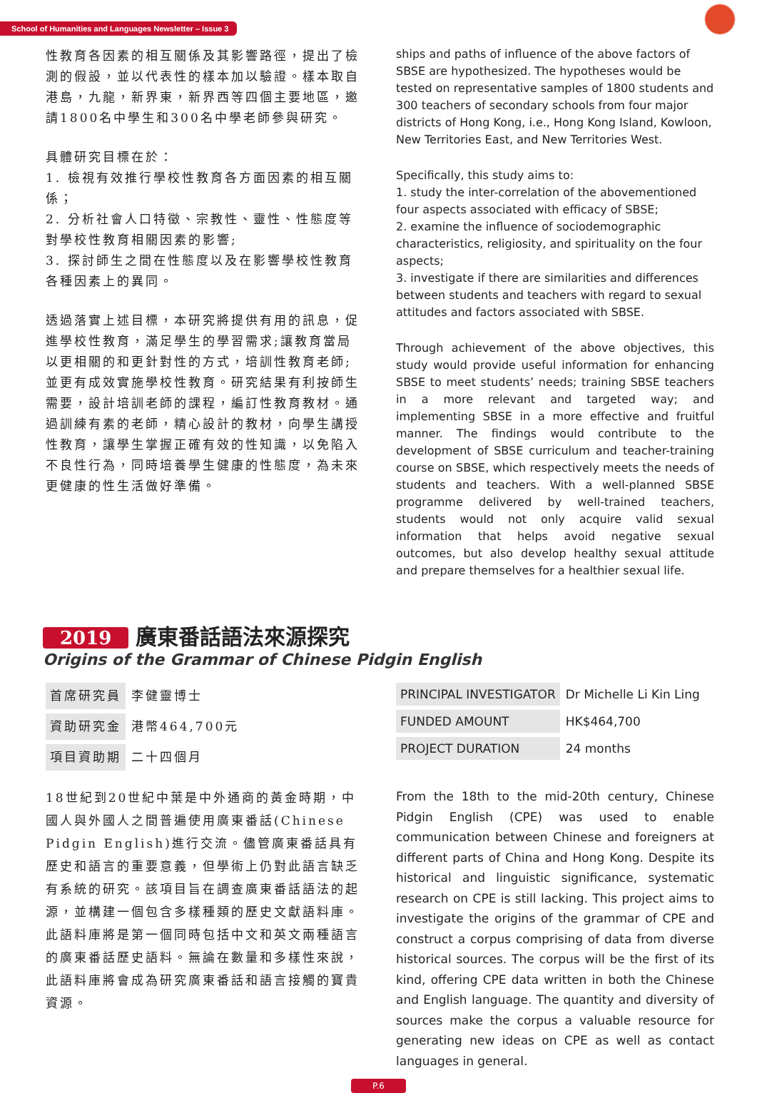School of Humanities and Languages Newsletter – Issue 3
性教育各因素的相互關係及其影響路徑，提出了檢測的假設，並以代表性的樣本加以驗證。樣本取自港島，九龍，新界東，新界西等四個主要地區，邀請1800名中學生和300名中學老師參與研究。
具體研究目標在於：
1. 檢視有效推行學校性教育各方面因素的相互關係；
2. 分析社會人口特徵、宗教性、靈性、性態度等對學校性教育相關因素的影響;
3. 探討師生之間在性態度以及在影響學校性教育各種因素上的異同。
透過落實上述目標，本研究將提供有用的訊息，促進學校性教育，滿足學生的學習需求;讓教育當局以更相關的和更針對性的方式，培訓性教育老師;並更有成效實施學校性教育。研究結果有利按師生需要，設計培訓老師的課程，編訂性教育教材。通過訓練有素的老師，精心設計的教材，向學生講授性教育，讓學生掌握正確有效的性知識，以免陷入不良性行為，同時培養學生健康的性態度，為未來更健康的性生活做好準備。
ships and paths of influence of the above factors of SBSE are hypothesized. The hypotheses would be tested on representative samples of 1800 students and 300 teachers of secondary schools from four major districts of Hong Kong, i.e., Hong Kong Island, Kowloon, New Territories East, and New Territories West.
Specifically, this study aims to:
1. study the inter-correlation of the abovementioned four aspects associated with efficacy of SBSE;
2. examine the influence of sociodemographic characteristics, religiosity, and spirituality on the four aspects;
3. investigate if there are similarities and differences between students and teachers with regard to sexual attitudes and factors associated with SBSE.
Through achievement of the above objectives, this study would provide useful information for enhancing SBSE to meet students’ needs; training SBSE teachers in a more relevant and targeted way; and implementing SBSE in a more effective and fruitful manner. The findings would contribute to the development of SBSE curriculum and teacher-training course on SBSE, which respectively meets the needs of students and teachers. With a well-planned SBSE programme delivered by well-trained teachers, students would not only acquire valid sexual information that helps avoid negative sexual outcomes, but also develop healthy sexual attitude and prepare themselves for a healthier sexual life.
2019 廣東番話語法來源探究
Origins of the Grammar of Chinese Pidgin English
| 首席研究員 | 李健靈博士 |
| 資助研究金 | 港幣464,700元 |
| 項目資助期 | 二十四個月 |
| PRINCIPAL INVESTIGATOR | Dr Michelle Li Kin Ling |
| FUNDED AMOUNT | HK$464,700 |
| PROJECT DURATION | 24 months |
18世紀到20世紀中葉是中外通商的黃金時期，中國人與外國人之間普遍使用廣東番話(Chinese Pidgin English)進行交流。儘管廣東番話具有歷史和語言的重要意義，但學術上仍對此語言缺乏有系統的研究。該項目旨在調查廣東番話語法的起源，並構建一個包含多樣種類的歷史文獻語料庫。此語料庫將是第一個同時包括中文和英文兩種語言的廣東番話歷史語料。無論在數量和多樣性來說，此語料庫將會成為研究廣東番話和語言接觸的寶貴資源。
From the 18th to the mid-20th century, Chinese Pidgin English (CPE) was used to enable communication between Chinese and foreigners at different parts of China and Hong Kong. Despite its historical and linguistic significance, systematic research on CPE is still lacking. This project aims to investigate the origins of the grammar of CPE and construct a corpus comprising of data from diverse historical sources. The corpus will be the first of its kind, offering CPE data written in both the Chinese and English language. The quantity and diversity of sources make the corpus a valuable resource for generating new ideas on CPE as well as contact languages in general.
P.6